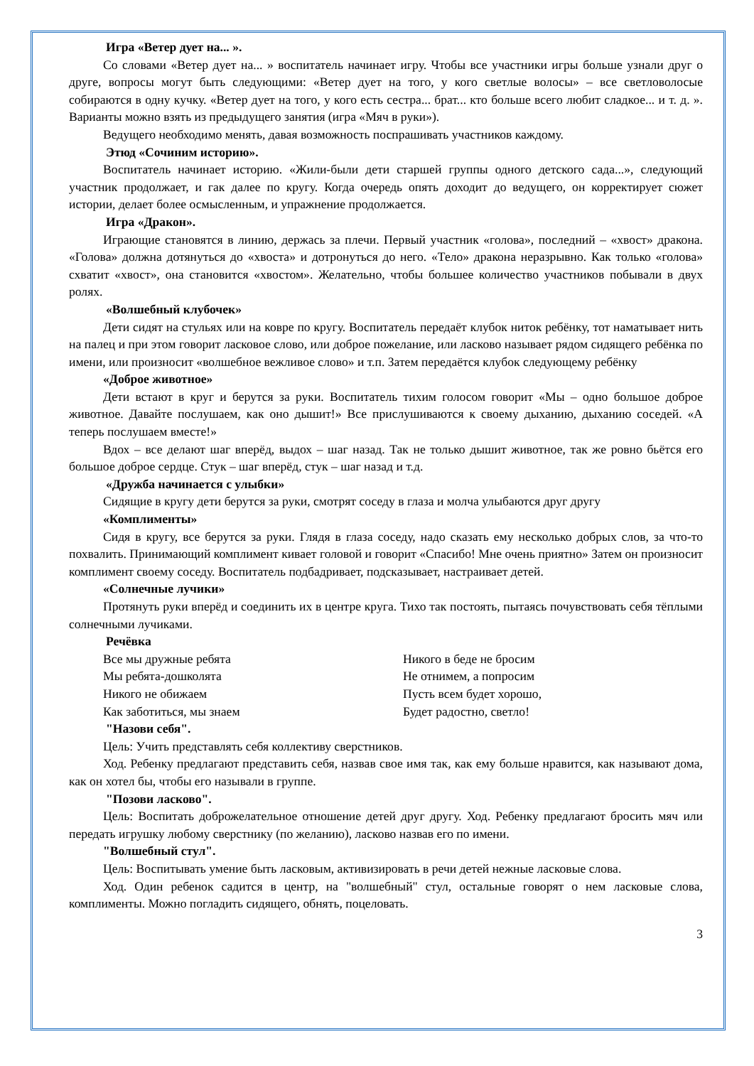Игра «Ветер дует на... ».
Со словами «Ветер дует на... » воспитатель начинает игру. Чтобы все участники игры больше узнали друг о друге, вопросы могут быть следующими: «Ветер дует на того, у кого светлые волосы» – все светловолосые собираются в одну кучку. «Ветер дует на того, у кого есть сестра... брат... кто больше всего любит сладкое... и т. д. ». Варианты можно взять из предыдущего занятия (игра «Мяч в руки»).
Ведущего необходимо менять, давая возможность поспрашивать участников каждому.
Этюд «Сочиним историю».
Воспитатель начинает историю. «Жили-были дети старшей группы одного детского сада...», следующий участник продолжает, и гак далее по кругу. Когда очередь опять доходит до ведущего, он корректирует сюжет истории, делает более осмысленным, и упражнение продолжается.
Игра «Дракон».
Играющие становятся в линию, держась за плечи. Первый участник «голова», последний – «хвост» дракона. «Голова» должна дотянуться до «хвоста» и дотронуться до него. «Тело» дракона неразрывно. Как только «голова» схватит «хвост», она становится «хвостом». Желательно, чтобы большее количество участников побывали в двух ролях.
«Волшебный клубочек»
Дети сидят на стульях или на ковре по кругу. Воспитатель передаёт клубок ниток ребёнку, тот наматывает нить на палец и при этом говорит ласковое слово, или доброе пожелание, или ласково называет рядом сидящего ребёнка по имени, или произносит «волшебное вежливое слово» и т.п. Затем передаётся клубок следующему ребёнку
«Доброе животное»
Дети встают в круг и берутся за руки. Воспитатель тихим голосом говорит «Мы – одно большое доброе животное. Давайте послушаем, как оно дышит!» Все прислушиваются к своему дыханию, дыханию соседей. «А теперь послушаем вместе!»
Вдох – все делают шаг вперёд, выдох – шаг назад. Так не только дышит животное, так же ровно бьётся его большое доброе сердце. Стук – шаг вперёд, стук – шаг назад и т.д.
«Дружба начинается с улыбки»
Сидящие в кругу дети берутся за руки, смотрят соседу в глаза и молча улыбаются друг другу
«Комплименты»
Сидя в кругу, все берутся за руки. Глядя в глаза соседу, надо сказать ему несколько добрых слов, за что-то похвалить. Принимающий комплимент кивает головой и говорит «Спасибо! Мне очень приятно» Затем он произносит комплимент своему соседу. Воспитатель подбадривает, подсказывает, настраивает детей.
«Солнечные лучики»
Протянуть руки вперёд и соединить их в центре круга. Тихо так постоять, пытаясь почувствовать себя тёплыми солнечными лучиками.
Речёвка
Все мы дружные ребята
Мы ребята-дошколята
Никого не обижаем
Как заботиться, мы знаем
Никого в беде не бросим
Не отнимем, а попросим
Пусть всем будет хорошо,
Будет радостно, светло!
"Назови себя".
Цель: Учить представлять себя коллективу сверстников.
Ход. Ребенку предлагают представить себя, назвав свое имя так, как ему больше нравится, как называют дома, как он хотел бы, чтобы его называли в группе.
"Позови ласково".
Цель: Воспитать доброжелательное отношение детей друг другу. Ход. Ребенку предлагают бросить мяч или передать игрушку любому сверстнику (по желанию), ласково назвав его по имени.
"Волшебный стул".
Цель: Воспитывать умение быть ласковым, активизировать в речи детей нежные ласковые слова.
Ход. Один ребенок садится в центр, на "волшебный" стул, остальные говорят о нем ласковые слова, комплименты. Можно погладить сидящего, обнять, поцеловать.
3